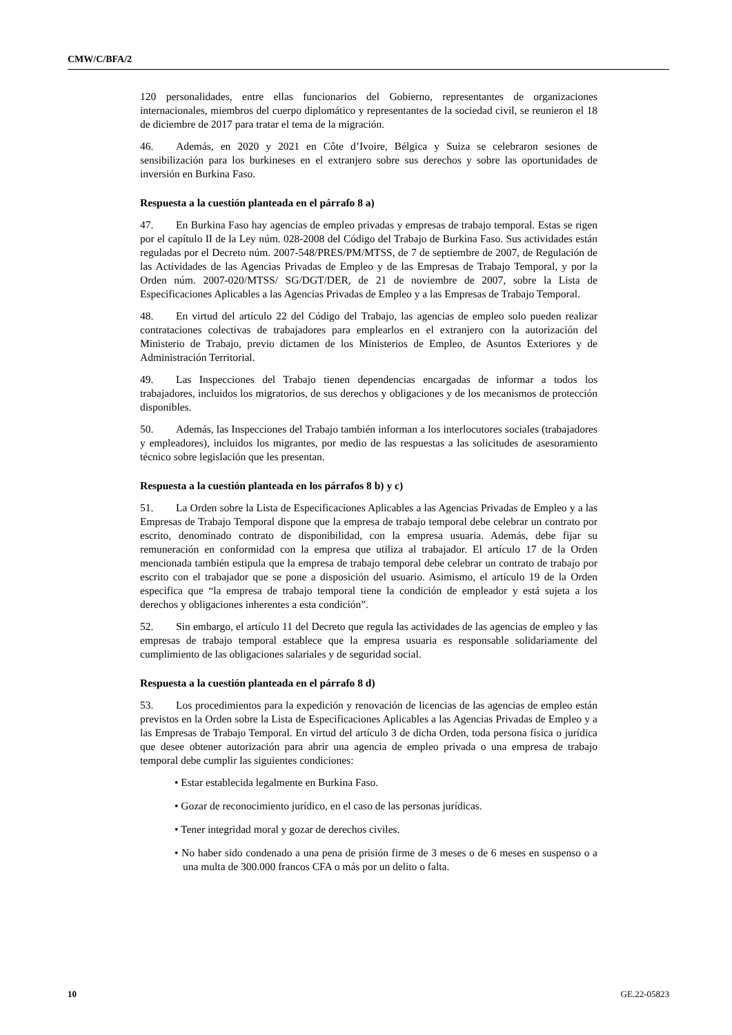CMW/C/BFA/2
120 personalidades, entre ellas funcionarios del Gobierno, representantes de organizaciones internacionales, miembros del cuerpo diplomático y representantes de la sociedad civil, se reunieron el 18 de diciembre de 2017 para tratar el tema de la migración.
46. Además, en 2020 y 2021 en Côte d’Ivoire, Bélgica y Suiza se celebraron sesiones de sensibilización para los burkineses en el extranjero sobre sus derechos y sobre las oportunidades de inversión en Burkina Faso.
Respuesta a la cuestión planteada en el párrafo 8 a)
47. En Burkina Faso hay agencias de empleo privadas y empresas de trabajo temporal. Estas se rigen por el capítulo II de la Ley núm. 028-2008 del Código del Trabajo de Burkina Faso. Sus actividades están reguladas por el Decreto núm. 2007-548/PRES/PM/MTSS, de 7 de septiembre de 2007, de Regulación de las Actividades de las Agencias Privadas de Empleo y de las Empresas de Trabajo Temporal, y por la Orden núm. 2007-020/MTSS/ SG/DGT/DER, de 21 de noviembre de 2007, sobre la Lista de Especificaciones Aplicables a las Agencias Privadas de Empleo y a las Empresas de Trabajo Temporal.
48. En virtud del artículo 22 del Código del Trabajo, las agencias de empleo solo pueden realizar contrataciones colectivas de trabajadores para emplearlos en el extranjero con la autorización del Ministerio de Trabajo, previo dictamen de los Ministerios de Empleo, de Asuntos Exteriores y de Administración Territorial.
49. Las Inspecciones del Trabajo tienen dependencias encargadas de informar a todos los trabajadores, incluidos los migratorios, de sus derechos y obligaciones y de los mecanismos de protección disponibles.
50. Además, las Inspecciones del Trabajo también informan a los interlocutores sociales (trabajadores y empleadores), incluidos los migrantes, por medio de las respuestas a las solicitudes de asesoramiento técnico sobre legislación que les presentan.
Respuesta a la cuestión planteada en los párrafos 8 b) y c)
51. La Orden sobre la Lista de Especificaciones Aplicables a las Agencias Privadas de Empleo y a las Empresas de Trabajo Temporal dispone que la empresa de trabajo temporal debe celebrar un contrato por escrito, denominado contrato de disponibilidad, con la empresa usuaria. Además, debe fijar su remuneración en conformidad con la empresa que utiliza al trabajador. El artículo 17 de la Orden mencionada también estipula que la empresa de trabajo temporal debe celebrar un contrato de trabajo por escrito con el trabajador que se pone a disposición del usuario. Asimismo, el artículo 19 de la Orden especifica que “la empresa de trabajo temporal tiene la condición de empleador y está sujeta a los derechos y obligaciones inherentes a esta condición”.
52. Sin embargo, el artículo 11 del Decreto que regula las actividades de las agencias de empleo y las empresas de trabajo temporal establece que la empresa usuaria es responsable solidariamente del cumplimiento de las obligaciones salariales y de seguridad social.
Respuesta a la cuestión planteada en el párrafo 8 d)
53. Los procedimientos para la expedición y renovación de licencias de las agencias de empleo están previstos en la Orden sobre la Lista de Especificaciones Aplicables a las Agencias Privadas de Empleo y a las Empresas de Trabajo Temporal. En virtud del artículo 3 de dicha Orden, toda persona física o jurídica que desee obtener autorización para abrir una agencia de empleo privada o una empresa de trabajo temporal debe cumplir las siguientes condiciones:
• Estar establecida legalmente en Burkina Faso.
• Gozar de reconocimiento jurídico, en el caso de las personas jurídicas.
• Tener integridad moral y gozar de derechos civiles.
• No haber sido condenado a una pena de prisión firme de 3 meses o de 6 meses en suspenso o a una multa de 300.000 francos CFA o más por un delito o falta.
10 GE.22-05823